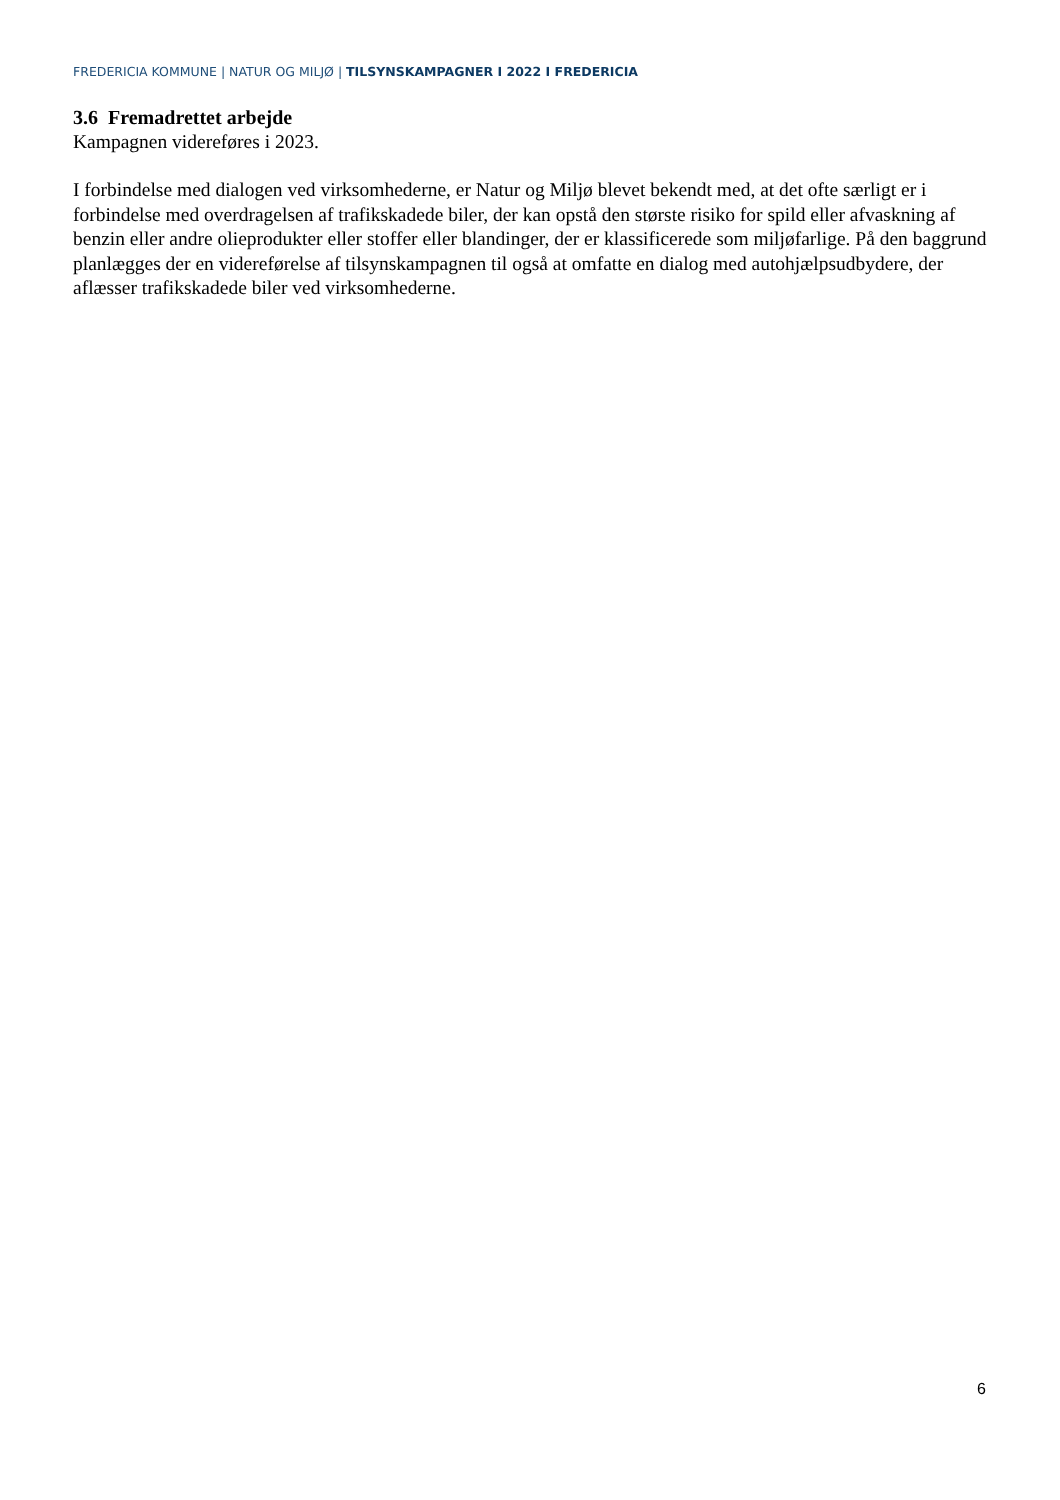FREDERICIA KOMMUNE | NATUR OG MILJØ | TILSYNSKAMPAGNER I 2022 I FREDERICIA
3.6 Fremadrettet arbejde
Kampagnen videreføres i 2023.
I forbindelse med dialogen ved virksomhederne, er Natur og Miljø blevet bekendt med, at det ofte særligt er i forbindelse med overdragelsen af trafikskadede biler, der kan opstå den største risiko for spild eller afvaskning af benzin eller andre olieprodukter eller stoffer eller blandinger, der er klassificerede som miljøfarlige. På den baggrund planlægges der en videreførelse af tilsynskampagnen til også at omfatte en dialog med autohjælpsudbydere, der aflæsser trafikskadede biler ved virksomhederne.
6